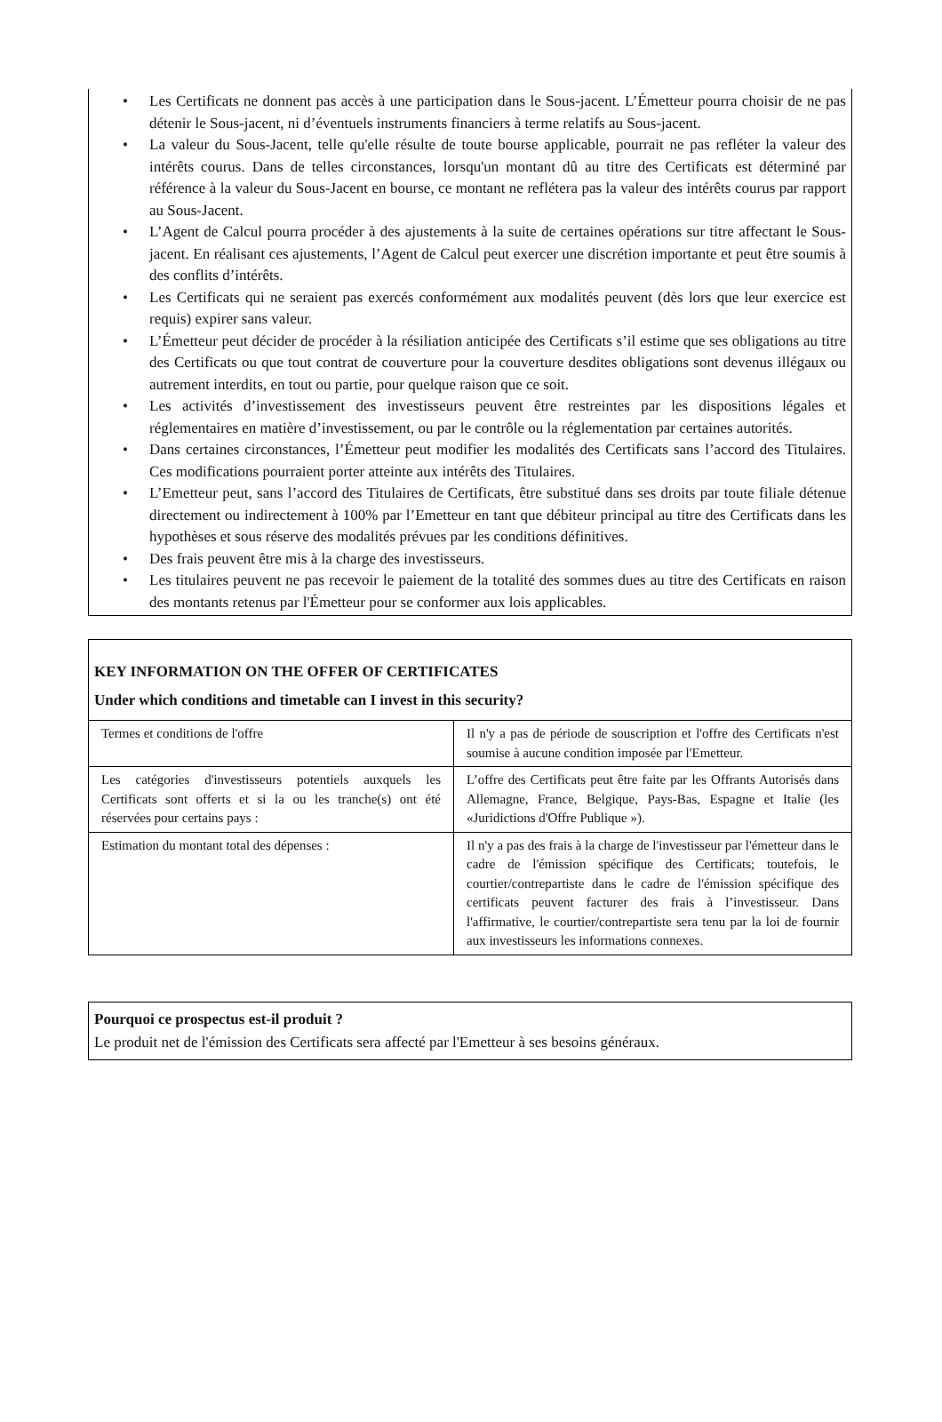• Les Certificats ne donnent pas accès à une participation dans le Sous-jacent. L’Émetteur pourra choisir de ne pas détenir le Sous-jacent, ni d’éventuels instruments financiers à terme relatifs au Sous-jacent.
• La valeur du Sous-Jacent, telle qu'elle résulte de toute bourse applicable, pourrait ne pas refléter la valeur des intérêts courus. Dans de telles circonstances, lorsqu'un montant dû au titre des Certificats est déterminé par référence à la valeur du Sous-Jacent en bourse, ce montant ne reflétera pas la valeur des intérêts courus par rapport au Sous-Jacent.
• L’Agent de Calcul pourra procéder à des ajustements à la suite de certaines opérations sur titre affectant le Sous-jacent. En réalisant ces ajustements, l’Agent de Calcul peut exercer une discrétion importante et peut être soumis à des conflits d’intérêts.
• Les Certificats qui ne seraient pas exercés conformément aux modalités peuvent (dès lors que leur exercice est requis) expirer sans valeur.
• L’Émetteur peut décider de procéder à la résiliation anticipée des Certificats s’il estime que ses obligations au titre des Certificats ou que tout contrat de couverture pour la couverture desdites obligations sont devenus illégaux ou autrement interdits, en tout ou partie, pour quelque raison que ce soit.
• Les activités d’investissement des investisseurs peuvent être restreintes par les dispositions légales et réglementaires en matière d’investissement, ou par le contrôle ou la réglementation par certaines autorités.
• Dans certaines circonstances, l’Émetteur peut modifier les modalités des Certificats sans l’accord des Titulaires. Ces modifications pourraient porter atteinte aux intérêts des Titulaires.
• L’Emetteur peut, sans l’accord des Titulaires de Certificats, être substitué dans ses droits par toute filiale détenue directement ou indirectement à 100% par l’Emetteur en tant que débiteur principal au titre des Certificats dans les hypothèses et sous réserve des modalités prévues par les conditions définitives.
• Des frais peuvent être mis à la charge des investisseurs.
• Les titulaires peuvent ne pas recevoir le paiement de la totalité des sommes dues au titre des Certificats en raison des montants retenus par l'Émetteur pour se conformer aux lois applicables.
| KEY INFORMATION ON THE OFFER OF CERTIFICATES Under which conditions and timetable can I invest in this security? | |
| Termes et conditions de l'offre | Il n'y a pas de période de souscription et l'offre des Certificats n'est soumise à aucune condition imposée par l'Emetteur. |
| Les catégories d'investisseurs potentiels auxquels les Certificats sont offerts et si la ou les tranche(s) ont été réservées pour certains pays : | L’offre des Certificats peut être faite par les Offrants Autorisés dans Allemagne, France, Belgique, Pays-Bas, Espagne et Italie (les «Juridictions d'Offre Publique »). |
| Estimation du montant total des dépenses : | Il n'y a pas des frais à la charge de l'investisseur par l'émetteur dans le cadre de l'émission spécifique des Certificats; toutefois, le courtier/contrepartiste dans le cadre de l'émission spécifique des certificats peuvent facturer des frais à l’investisseur. Dans l'affirmative, le courtier/contrepartiste sera tenu par la loi de fournir aux investisseurs les informations connexes. |
| Pourquoi ce prospectus est-il produit ? Le produit net de l'émission des Certificats sera affecté par l'Emetteur à ses besoins généraux. |